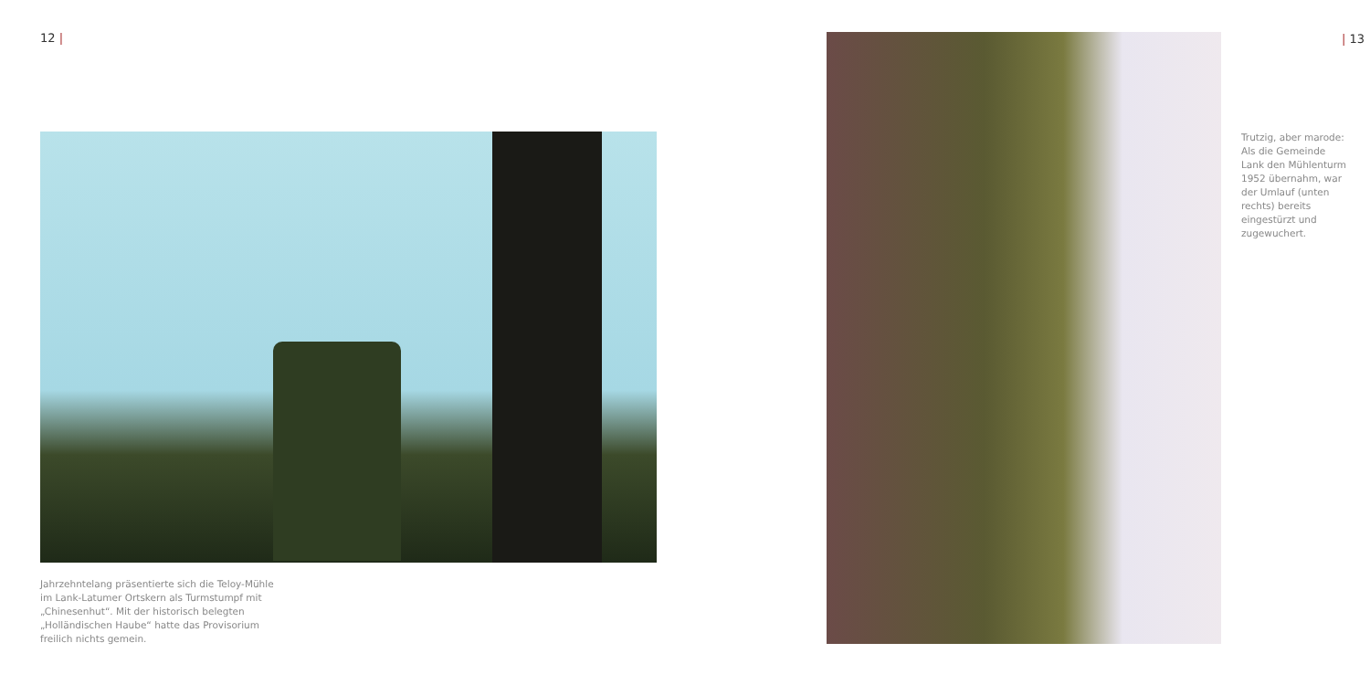12 |
Jahrzehntelang präsentierte sich die Teloy-Mühle im Lank-Latumer Ortskern als Turmstumpf mit „Chinesenhut“. Mit der historisch belegten „Holländischen Haube“ hatte das Provisorium freilich nichts gemein.
Trutzig, aber marode: Als die Gemeinde Lank den Mühlenturm 1952 übernahm, war der Umlauf (unten rechts) bereits eingestürzt und zugewuchert.
| 13